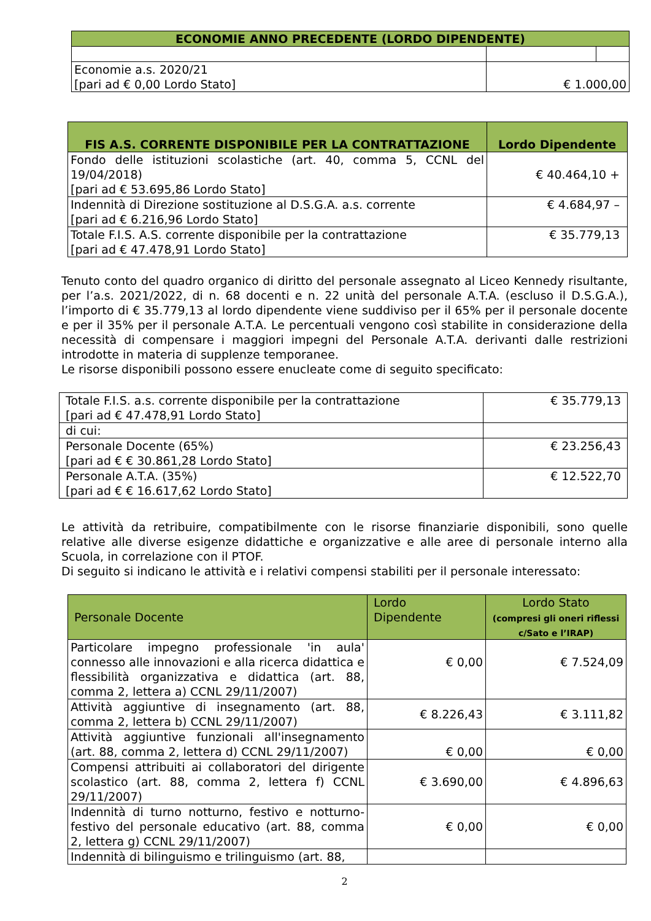| ECONOMIE ANNO PRECEDENTE (LORDO DIPENDENTE) | | |
| --- | --- | --- |
| Economie a.s. 2020/21 [pari ad € 0,00 Lordo Stato] | € 1.000,00 | |
| FIS A.S. CORRENTE DISPONIBILE PER LA CONTRATTAZIONE | Lordo Dipendente |
| --- | --- |
| Fondo delle istituzioni scolastiche (art. 40, comma 5, CCNL del 19/04/2018) [pari ad € 53.695,86 Lordo Stato] | € 40.464,10 + |
| Indennità di Direzione sostituzione al D.S.G.A. a.s. corrente [pari ad € 6.216,96 Lordo Stato] | € 4.684,97 – |
| Totale F.I.S. A.S. corrente disponibile per la contrattazione [pari ad € 47.478,91 Lordo Stato] | € 35.779,13 |
Tenuto conto del quadro organico di diritto del personale assegnato al Liceo Kennedy risultante, per l’a.s. 2021/2022, di n. 68 docenti e n. 22 unità del personale A.T.A. (escluso il D.S.G.A.), l’importo di € 35.779,13 al lordo dipendente viene suddiviso per il 65% per il personale docente e per il 35% per il personale A.T.A. Le percentuali vengono così stabilite in considerazione della necessità di compensare i maggiori impegni del Personale A.T.A. derivanti dalle restrizioni introdotte in materia di supplenze temporanee.
Le risorse disponibili possono essere enucleate come di seguito specificato:
| Totale F.I.S. a.s. corrente disponibile per la contrattazione [pari ad € 47.478,91 Lordo Stato] | € 35.779,13 |
| di cui: | |
| Personale Docente (65%) [pari ad € € 30.861,28 Lordo Stato] | € 23.256,43 |
| Personale A.T.A. (35%) [pari ad € € 16.617,62 Lordo Stato] | € 12.522,70 |
Le attività da retribuire, compatibilmente con le risorse finanziarie disponibili, sono quelle relative alle diverse esigenze didattiche e organizzative e alle aree di personale interno alla Scuola, in correlazione con il PTOF.
Di seguito si indicano le attività e i relativi compensi stabiliti per il personale interessato:
| Personale Docente | Lordo Dipendente | Lordo Stato (compresi gli oneri riflessi c/Sato e l’IRAP) |
| Particolare impegno professionale 'in aula' connesso alle innovazioni e alla ricerca didattica e flessibilità organizzativa e didattica (art. 88, comma 2, lettera a) CCNL 29/11/2007) | € 0,00 | € 7.524,09 |
| Attività aggiuntive di insegnamento (art. 88, comma 2, lettera b) CCNL 29/11/2007) | € 8.226,43 | € 3.111,82 |
| Attività aggiuntive funzionali all'insegnamento (art. 88, comma 2, lettera d) CCNL 29/11/2007) | € 0,00 | € 0,00 |
| Compensi attribuiti ai collaboratori del dirigente scolastico (art. 88, comma 2, lettera f) CCNL 29/11/2007) | € 3.690,00 | € 4.896,63 |
| Indennità di turno notturno, festivo e notturno-festivo del personale educativo (art. 88, comma 2, lettera g) CCNL 29/11/2007) | € 0,00 | € 0,00 |
| Indennità di bilinguismo e trilinguismo (art. 88, | | |
2